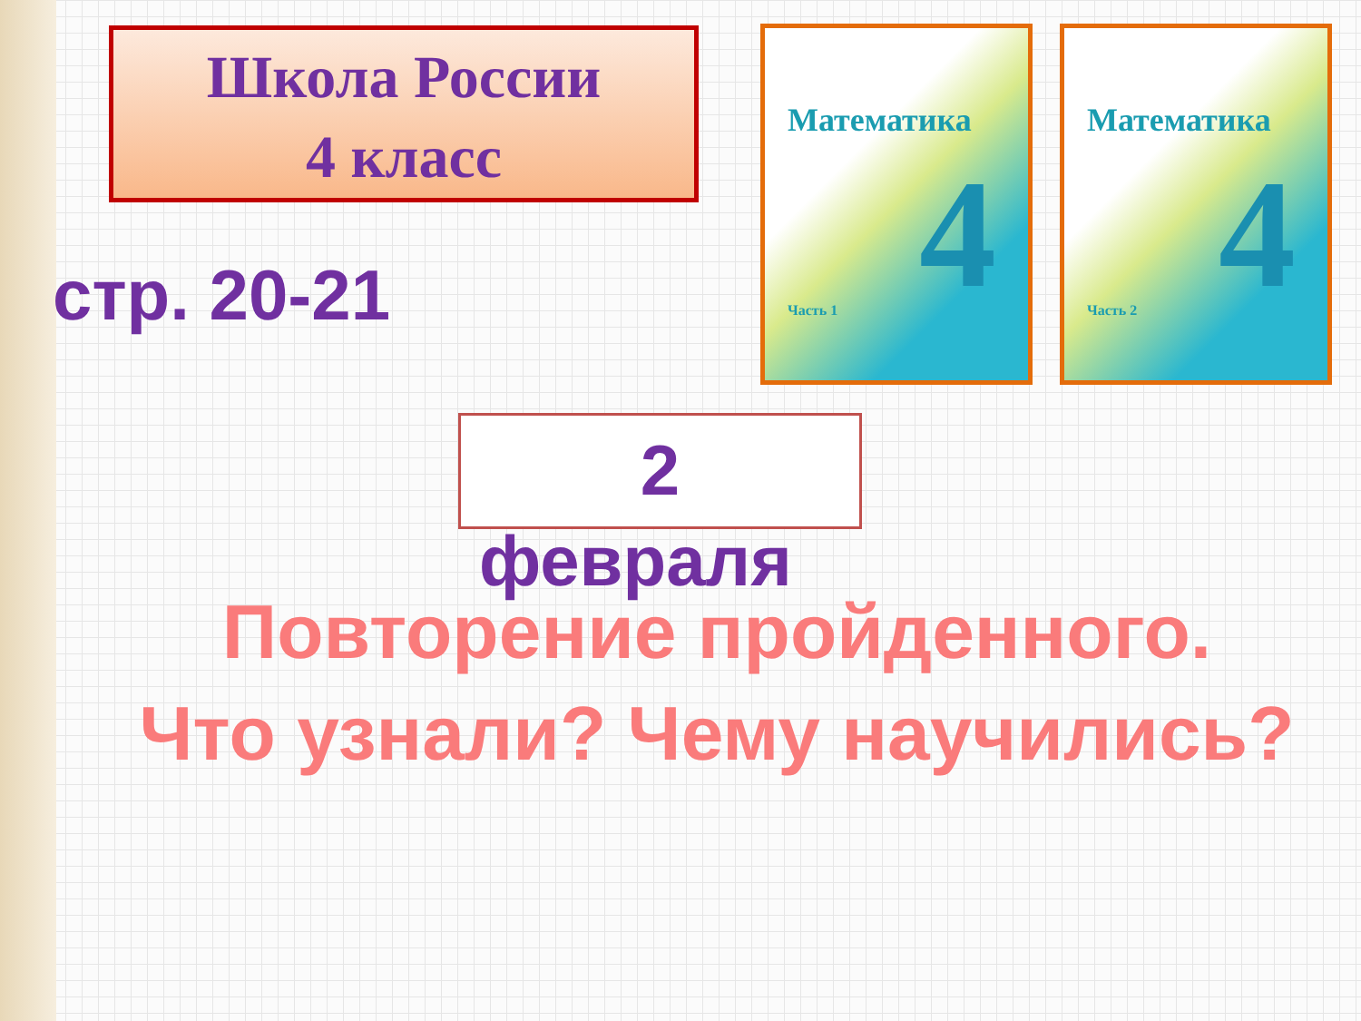Школа России
4 класс
стр. 20-21
Математика
4
Часть 1
Математика
4
Часть 2
2
февраля
Повторение пройденного.
Что узнали? Чему научились?